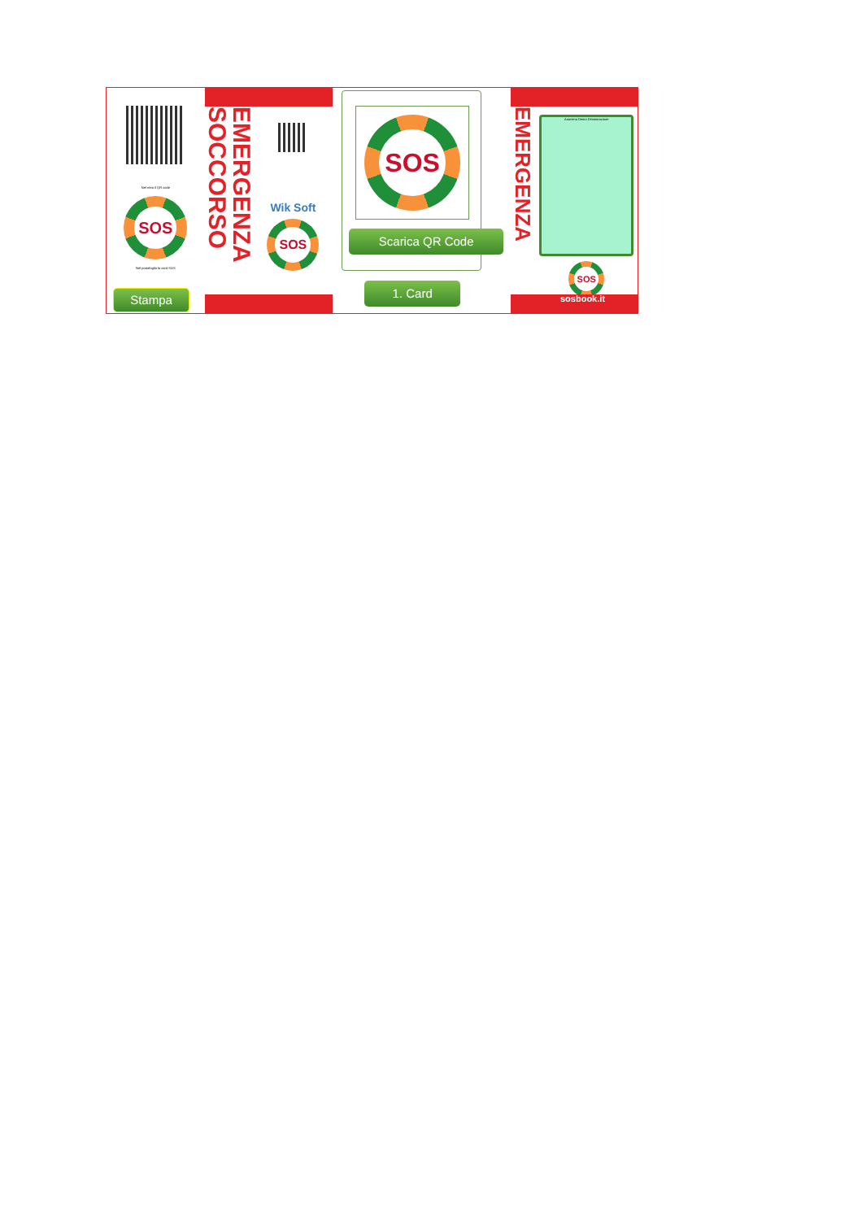Nel retro il QR code
SOS
Nel portafoglio la card SOS
Stampa
EMERGENZA SOCCORSO
Wik Soft
SOS
SOS
Scarica QR Code
1. Card
EMERGENZA
Anonimo Demo Dimostrazione
SOS
sosbook.it